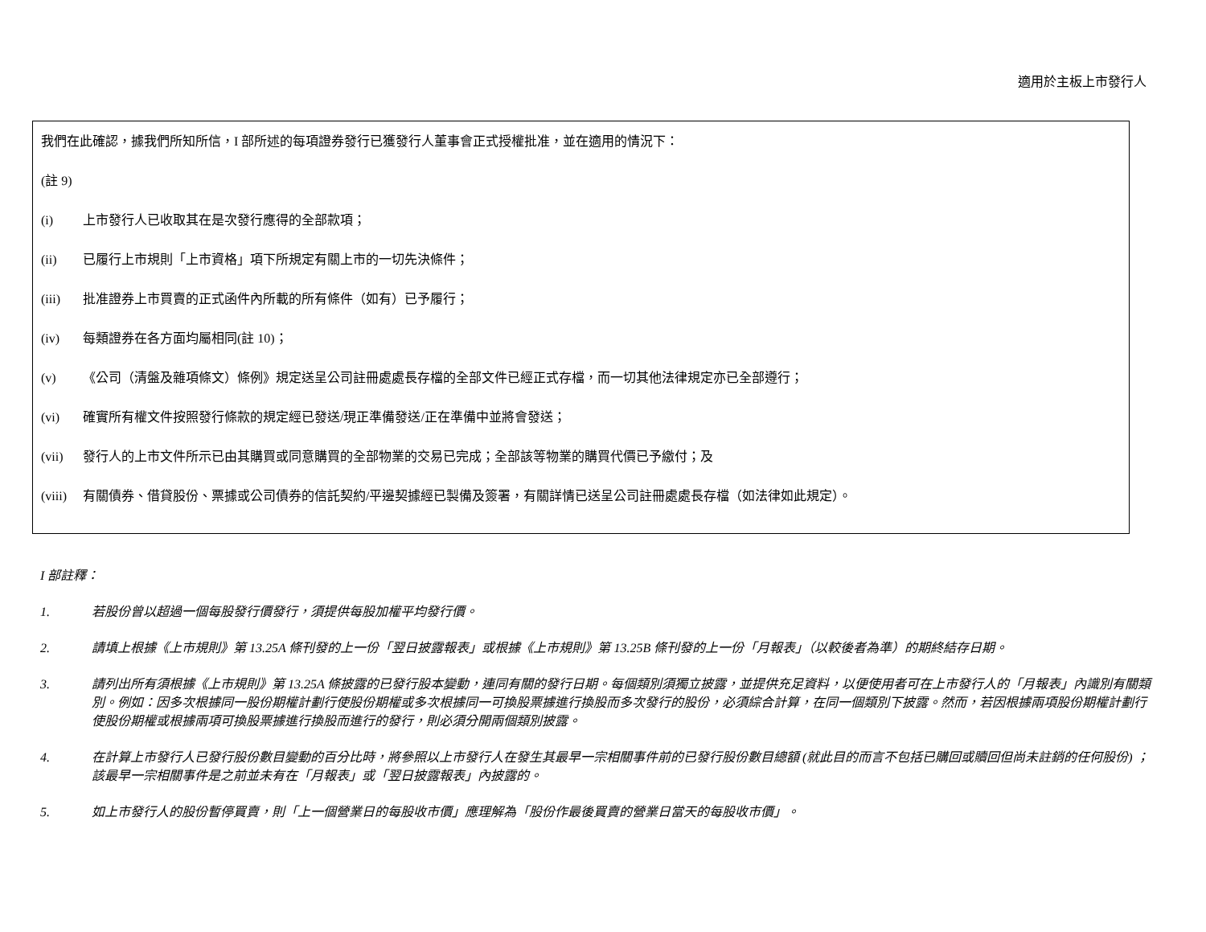適用於主板上市發行人
我們在此確認，據我們所知所信，I 部所述的每項證券發行已獲發行人董事會正式授權批准，並在適用的情況下：
(註 9)
(i) 上市發行人已收取其在是次發行應得的全部款項；
(ii) 已履行上市規則「上市資格」項下所規定有關上市的一切先決條件；
(iii) 批准證券上市買賣的正式函件內所載的所有條件（如有）已予履行；
(iv) 每類證券在各方面均屬相同(註 10)；
(v) 《公司（清盤及雜項條文）條例》規定送呈公司註冊處處長存檔的全部文件已經正式存檔，而一切其他法律規定亦已全部遵行；
(vi) 確實所有權文件按照發行條款的規定經已發送/現正準備發送/正在準備中並將會發送；
(vii) 發行人的上市文件所示已由其購買或同意購買的全部物業的交易已完成；全部該等物業的購買代價已予繳付；及
(viii) 有關債券、借貸股份、票據或公司債券的信託契約/平邊契據經已製備及簽署，有關詳情已送呈公司註冊處處長存檔（如法律如此規定）。
I 部註釋：
1. 若股份曾以超過一個每股發行價發行，須提供每股加權平均發行價。
2. 請填上根據《上市規則》第 13.25A 條刊發的上一份「翌日披露報表」或根據《上市規則》第 13.25B 條刊發的上一份「月報表」（以較後者為準）的期終結存日期。
3. 請列出所有須根據《上市規則》第 13.25A 條披露的已發行股本變動，連同有關的發行日期。每個類別須獨立披露，並提供充足資料，以便使用者可在上市發行人的「月報表」內識別有關類別。例如：因多次根據同一股份期權計劃行使股份期權或多次根據同一可換股票據進行換股而多次發行的股份，必須綜合計算，在同一個類別下披露。然而，若因根據兩項股份期權計劃行使股份期權或根據兩項可換股票據進行換股而進行的發行，則必須分開兩個類別披露。
4. 在計算上市發行人已發行股份數目變動的百分比時，將參照以上市發行人在發生其最早一宗相關事件前的已發行股份數目總額 (就此目的而言不包括已購回或贖回但尚未註銷的任何股份) ；該最早一宗相關事件是之前並未有在「月報表」或「翌日披露報表」內披露的。
5. 如上市發行人的股份暫停買賣，則「上一個營業日的每股收市價」應理解為「股份作最後買賣的營業日當天的每股收市價」。